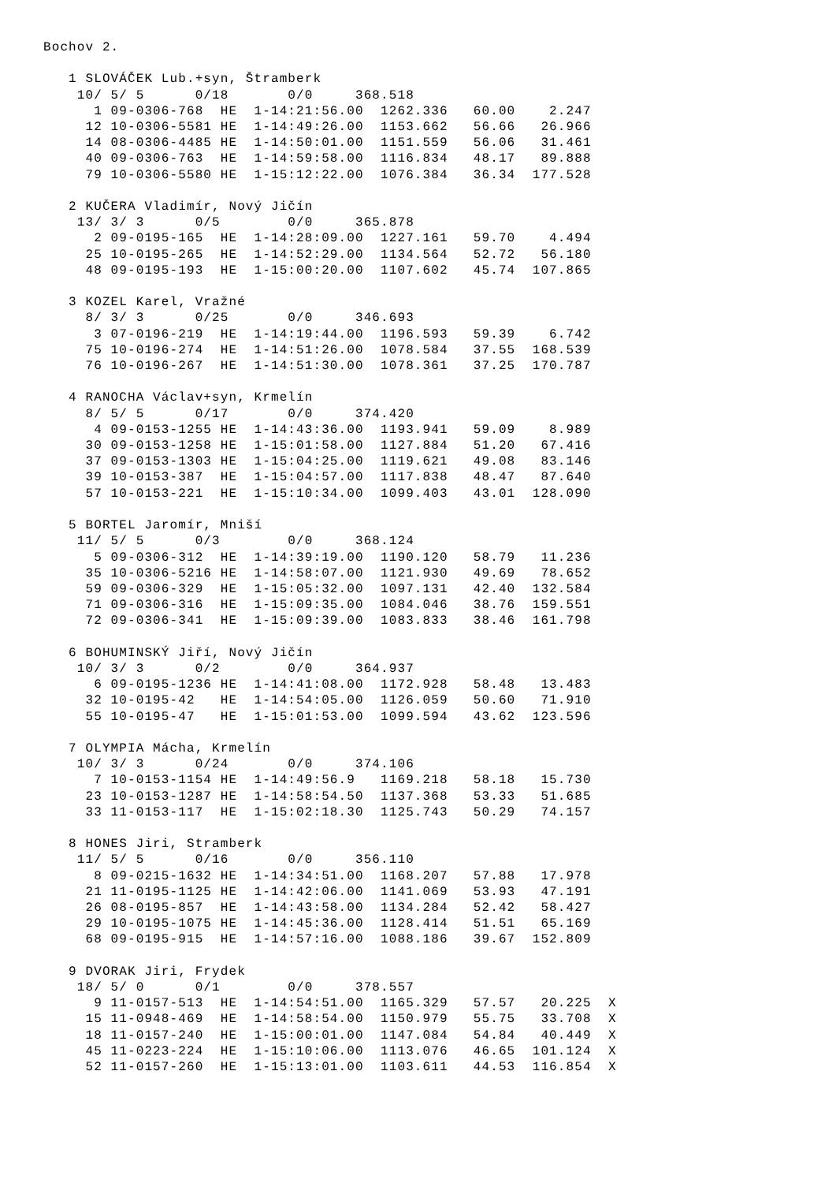Bochov 2.

   1 SLOVÁČEK Lub.+syn, Štramberk
    10/ 5/ 5      0/18       0/0     368.518
      1 09-0306-768  HE  1-14:21:56.00  1262.336   60.00    2.247
     12 10-0306-5581 HE  1-14:49:26.00  1153.662   56.66   26.966
     14 08-0306-4485 HE  1-14:50:01.00  1151.559   56.06   31.461
     40 09-0306-763  HE  1-14:59:58.00  1116.834   48.17   89.888
     79 10-0306-5580 HE  1-15:12:22.00  1076.384   36.34  177.528

   2 KUČERA Vladimír, Nový Jičín
    13/ 3/ 3      0/5        0/0     365.878
      2 09-0195-165  HE  1-14:28:09.00  1227.161   59.70    4.494
     25 10-0195-265  HE  1-14:52:29.00  1134.564   52.72   56.180
     48 09-0195-193  HE  1-15:00:20.00  1107.602   45.74  107.865

   3 KOZEL Karel, Vražné
     8/ 3/ 3      0/25       0/0     346.693
      3 07-0196-219  HE  1-14:19:44.00  1196.593   59.39    6.742
     75 10-0196-274  HE  1-14:51:26.00  1078.584   37.55  168.539
     76 10-0196-267  HE  1-14:51:30.00  1078.361   37.25  170.787

   4 RANOCHA Václav+syn, Krmelín
     8/ 5/ 5      0/17       0/0     374.420
      4 09-0153-1255 HE  1-14:43:36.00  1193.941   59.09    8.989
     30 09-0153-1258 HE  1-15:01:58.00  1127.884   51.20   67.416
     37 09-0153-1303 HE  1-15:04:25.00  1119.621   49.08   83.146
     39 10-0153-387  HE  1-15:04:57.00  1117.838   48.47   87.640
     57 10-0153-221  HE  1-15:10:34.00  1099.403   43.01  128.090

   5 BORTEL Jaromír, Mniší
    11/ 5/ 5      0/3        0/0     368.124
      5 09-0306-312  HE  1-14:39:19.00  1190.120   58.79   11.236
     35 10-0306-5216 HE  1-14:58:07.00  1121.930   49.69   78.652
     59 09-0306-329  HE  1-15:05:32.00  1097.131   42.40  132.584
     71 09-0306-316  HE  1-15:09:35.00  1084.046   38.76  159.551
     72 09-0306-341  HE  1-15:09:39.00  1083.833   38.46  161.798

   6 BOHUMINSKÝ Jiří, Nový Jičín
    10/ 3/ 3      0/2        0/0     364.937
      6 09-0195-1236 HE  1-14:41:08.00  1172.928   58.48   13.483
     32 10-0195-42   HE  1-14:54:05.00  1126.059   50.60   71.910
     55 10-0195-47   HE  1-15:01:53.00  1099.594   43.62  123.596

   7 OLYMPIA Mácha, Krmelín
    10/ 3/ 3      0/24       0/0     374.106
      7 10-0153-1154 HE  1-14:49:56.9   1169.218   58.18   15.730
     23 10-0153-1287 HE  1-14:58:54.50  1137.368   53.33   51.685
     33 11-0153-117  HE  1-15:02:18.30  1125.743   50.29   74.157

   8 HONES Jiri, Stramberk
    11/ 5/ 5      0/16       0/0     356.110
      8 09-0215-1632 HE  1-14:34:51.00  1168.207   57.88   17.978
     21 11-0195-1125 HE  1-14:42:06.00  1141.069   53.93   47.191
     26 08-0195-857  HE  1-14:43:58.00  1134.284   52.42   58.427
     29 10-0195-1075 HE  1-14:45:36.00  1128.414   51.51   65.169
     68 09-0195-915  HE  1-14:57:16.00  1088.186   39.67  152.809

   9 DVORAK Jiri, Frydek
    18/ 5/ 0      0/1        0/0     378.557
      9 11-0157-513  HE  1-14:54:51.00  1165.329   57.57   20.225  X
     15 11-0948-469  HE  1-14:58:54.00  1150.979   55.75   33.708  X
     18 11-0157-240  HE  1-15:00:01.00  1147.084   54.84   40.449  X
     45 11-0223-224  HE  1-15:10:06.00  1113.076   46.65  101.124  X
     52 11-0157-260  HE  1-15:13:01.00  1103.611   44.53  116.854  X